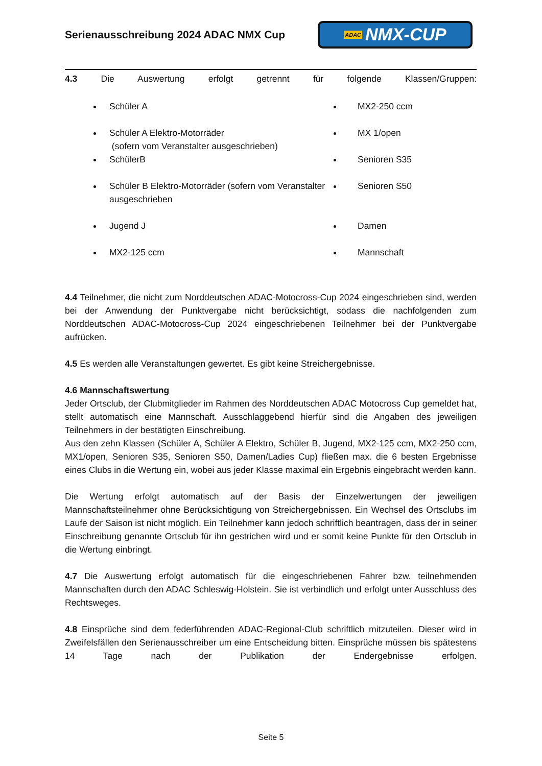Serienausschreibung 2024 ADAC NMX Cup
ADAC NMX-CUP
4.3 Die Auswertung erfolgt getrennt für folgende Klassen/Gruppen:
Schüler A
Schüler A Elektro-Motorräder
(sofern vom Veranstalter ausgeschrieben)
SchülerB
Schüler B Elektro-Motorräder (sofern vom Veranstalter ausgeschrieben
Jugend J
MX2-125 ccm
MX2-250 ccm
MX 1/open
Senioren S35
Senioren S50
Damen
Mannschaft
4.4 Teilnehmer, die nicht zum Norddeutschen ADAC-Motocross-Cup 2024 eingeschrieben sind, werden bei der Anwendung der Punktvergabe nicht berücksichtigt, sodass die nachfolgenden zum Norddeutschen ADAC-Motocross-Cup 2024 eingeschriebenen Teilnehmer bei der Punktvergabe aufrücken.
4.5 Es werden alle Veranstaltungen gewertet. Es gibt keine Streichergebnisse.
4.6 Mannschaftswertung
Jeder Ortsclub, der Clubmitglieder im Rahmen des Norddeutschen ADAC Motocross Cup gemeldet hat, stellt automatisch eine Mannschaft. Ausschlaggebend hierfür sind die Angaben des jeweiligen Teilnehmers in der bestätigten Einschreibung.
Aus den zehn Klassen (Schüler A, Schüler A Elektro, Schüler B, Jugend, MX2-125 ccm, MX2-250 ccm, MX1/open, Senioren S35, Senioren S50, Damen/Ladies Cup) fließen max. die 6 besten Ergebnisse eines Clubs in die Wertung ein, wobei aus jeder Klasse maximal ein Ergebnis eingebracht werden kann.
Die Wertung erfolgt automatisch auf der Basis der Einzelwertungen der jeweiligen Mannschaftsteilnehmer ohne Berücksichtigung von Streichergebnissen. Ein Wechsel des Ortsclubs im Laufe der Saison ist nicht möglich. Ein Teilnehmer kann jedoch schriftlich beantragen, dass der in seiner Einschreibung genannte Ortsclub für ihn gestrichen wird und er somit keine Punkte für den Ortsclub in die Wertung einbringt.
4.7 Die Auswertung erfolgt automatisch für die eingeschriebenen Fahrer bzw. teilnehmenden Mannschaften durch den ADAC Schleswig-Holstein. Sie ist verbindlich und erfolgt unter Ausschluss des Rechtsweges.
4.8 Einsprüche sind dem federführenden ADAC-Regional-Club schriftlich mitzuteilen. Dieser wird in Zweifelsfällen den Serienausschreiber um eine Entscheidung bitten. Einsprüche müssen bis spätestens 14 Tage nach der Publikation der Endergebnisse erfolgen.
Seite 5